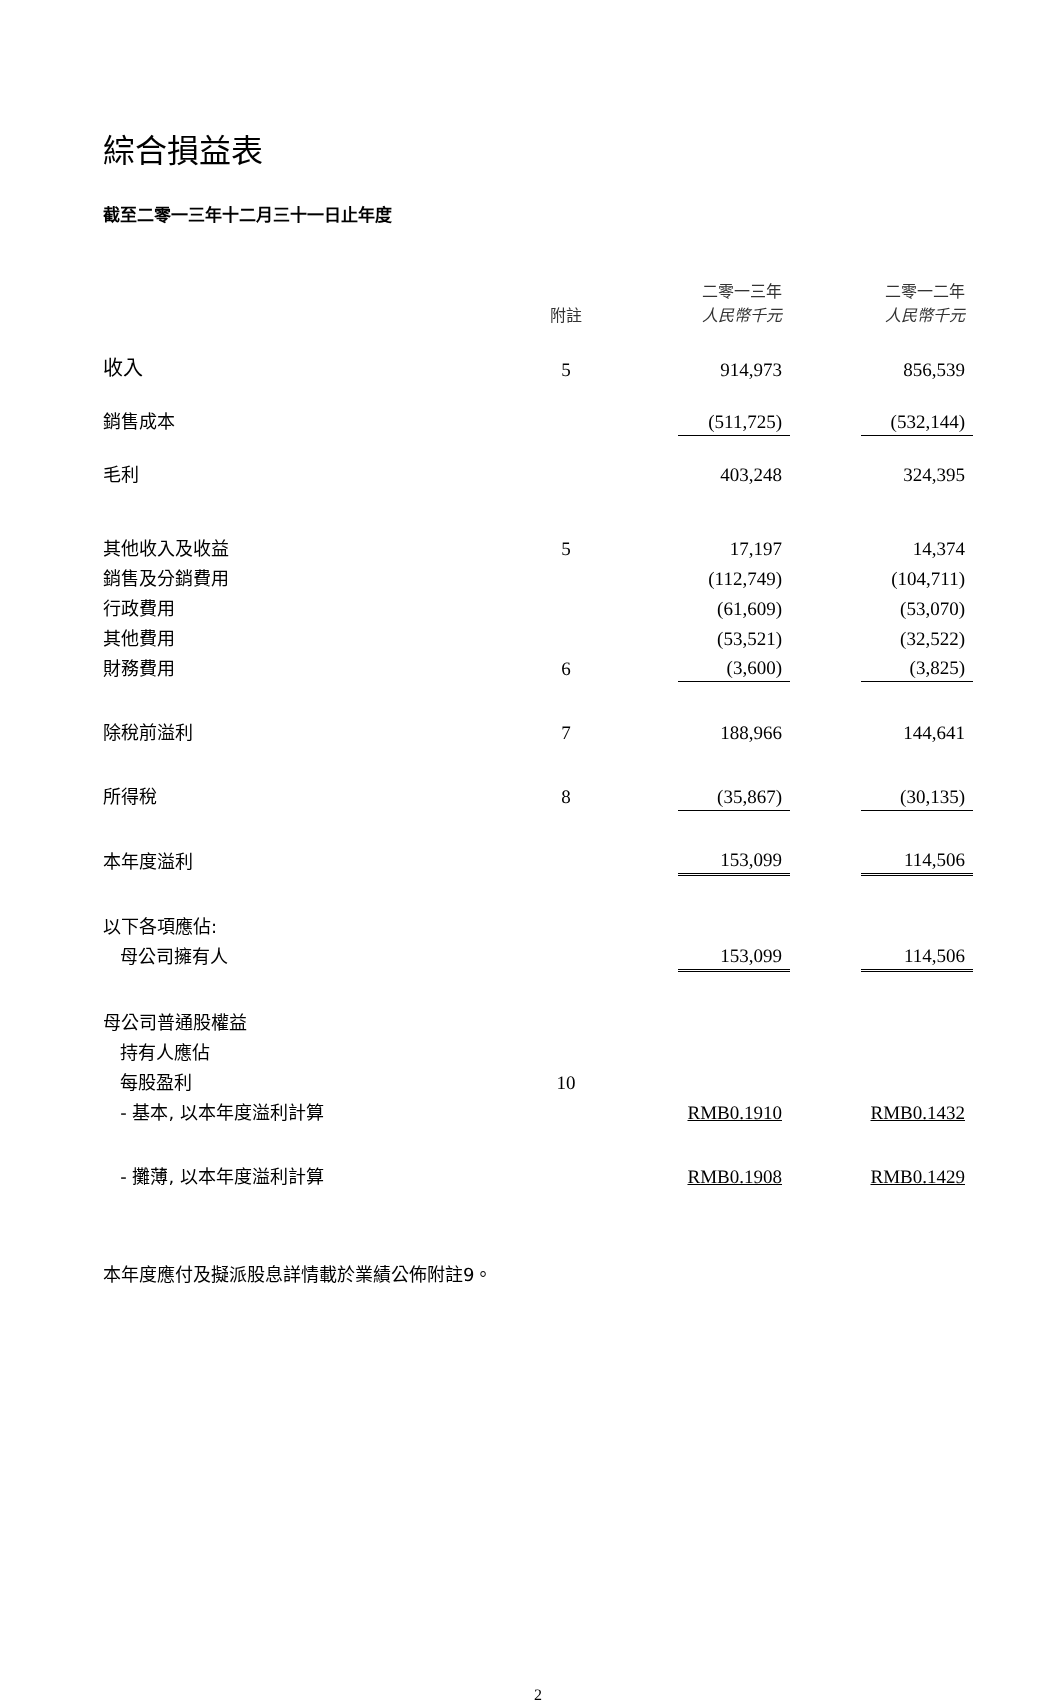綜合損益表
截至二零一三年十二月三十一日止年度
| | 附註 | | 二零一三年 人民幣千元 | | 二零一二年 人民幣千元 |
| --- | --- | --- | --- | --- | --- |
| 收入 | 5 | | 914,973 | | 856,539 |
| 銷售成本 | | | (511,725) | | (532,144) |
| 毛利 | | | 403,248 | | 324,395 |
| 其他收入及收益 | 5 | | 17,197 | | 14,374 |
| 銷售及分銷費用 | | | (112,749) | | (104,711) |
| 行政費用 | | | (61,609) | | (53,070) |
| 其他費用 | | | (53,521) | | (32,522) |
| 財務費用 | 6 | | (3,600) | | (3,825) |
| 除稅前溢利 | 7 | | 188,966 | | 144,641 |
| 所得稅 | 8 | | (35,867) | | (30,135) |
| 本年度溢利 | | | 153,099 | | 114,506 |
| 以下各項應佔: | | | | | |
| 母公司擁有人 | | | 153,099 | | 114,506 |
| 母公司普通股權益 | | | | | |
| 持有人應佔 | | | | | |
| 每股盈利 | 10 | | | | |
| - 基本, 以本年度溢利計算 | | | RMB0.1910 | | RMB0.1432 |
| - 攤薄, 以本年度溢利計算 | | | RMB0.1908 | | RMB0.1429 |
本年度應付及擬派股息詳情載於業績公佈附註9。
2